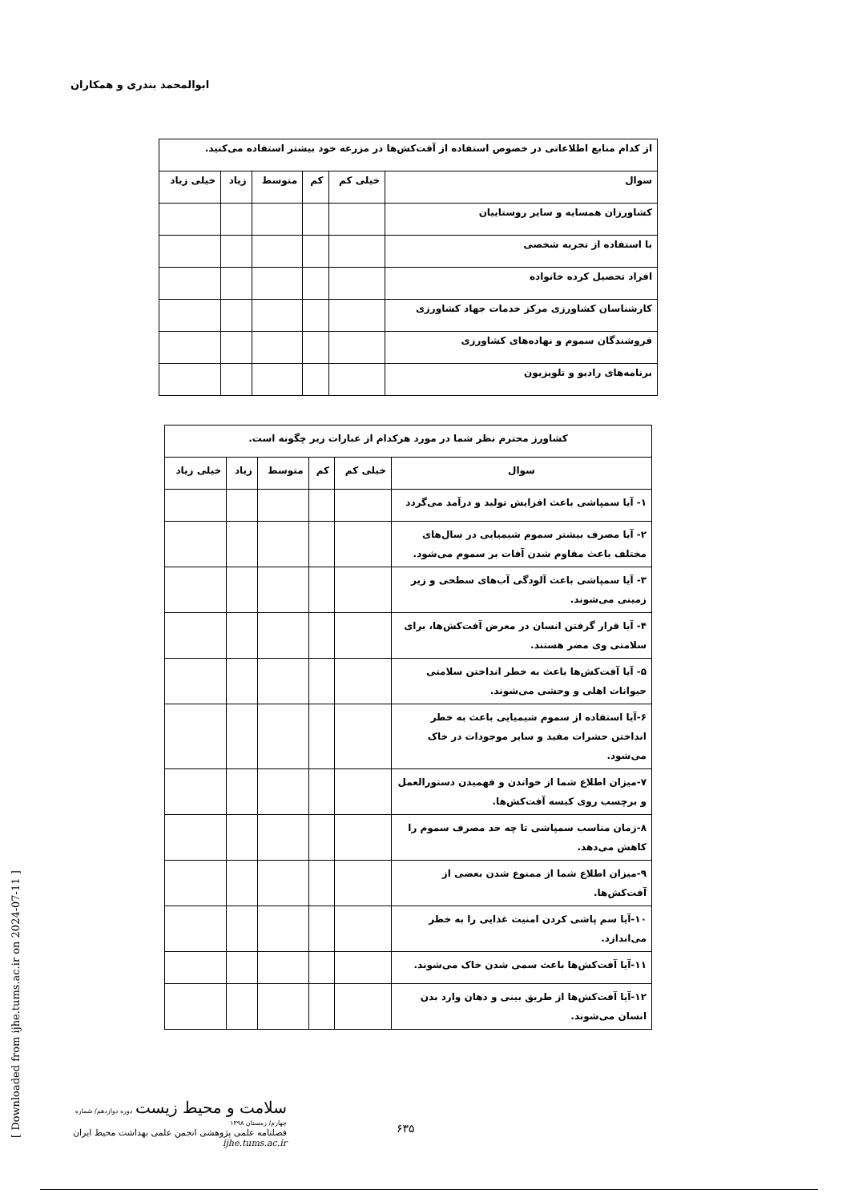ابوالمحمد بندری و همکاران
| از کدام منابع اطلاعاتی در خصوص استفاده از آفت‌کش‌ها در مزرعه خود بیشتر استفاده می‌کنید. | | | | | |
| سوال | خیلی کم | کم | متوسط | زیاد | خیلی زیاد |
| کشاورزان همسایه و سایر روستاییان | | | | | |
| با استفاده از تجربه شخصی | | | | | |
| افراد تحصیل کرده خانواده | | | | | |
| کارشناسان کشاورزی مرکز خدمات جهاد کشاورزی | | | | | |
| فروشندگان سموم و نهاده‌های کشاورزی | | | | | |
| برنامه‌های رادیو و تلویزیون | | | | | |
| کشاورز محترم نظر شما در مورد هرکدام از عبارات زیر چگونه است. | | | | | |
| سوال | خیلی کم | کم | متوسط | زیاد | خیلی زیاد |
| ۱- آیا سمپاشی باعث افزایش تولید و درآمد می‌گردد | | | | | |
| ۲- آیا مصرف بیشتر سموم شیمیایی در سال‌های مختلف باعث مقاوم شدن آفات بر سموم می‌شود. | | | | | |
| ۳- آیا سمپاشی باعث آلودگی آب‌های سطحی و زیر زمینی می‌شوند. | | | | | |
| ۴- آیا قرار گرفتن انسان در معرض آفت‌کش‌ها، برای سلامتی وی مضر هستند. | | | | | |
| ۵- آیا آفت‌کش‌ها باعث به خطر انداختن سلامتی حیوانات اهلی و وحشی می‌شوند. | | | | | |
| ۶-آیا استفاده از سموم شیمیایی باعث به خطر انداختن حشرات مفید و سایر موجودات در خاک می‌شود. | | | | | |
| ۷-میزان اطلاع شما از خواندن و فهمیدن دستورالعمل و برچسب روی کیسه آفت‌کش‌ها. | | | | | |
| ۸-زمان مناسب سمپاشی تا چه حد مصرف سموم را کاهش می‌دهد. | | | | | |
| ۹-میزان اطلاع شما از ممنوع شدن بعضی از آفت‌کش‌ها. | | | | | |
| ۱۰-آیا سم پاشی کردن امنیت غذایی را به خطر می‌اندازد. | | | | | |
| ۱۱-آیا آفت‌کش‌ها باعث سمی شدن خاک می‌شوند. | | | | | |
| ۱۲-آیا آفت‌کش‌ها از طریق بینی و دهان وارد بدن انسان می‌شوند. | | | | | |
سلامت و محیط زیست دوره دوازدهم/ شماره چهارم/ زمستان ۱۳۹۸
فصلنامه علمی پژوهشی انجمن علمی بهداشت محیط ایران
ijhe.tums.ac.ir
۶۳۵
[ Downloaded from ijhe.tums.ac.ir on 2024-07-11 ]